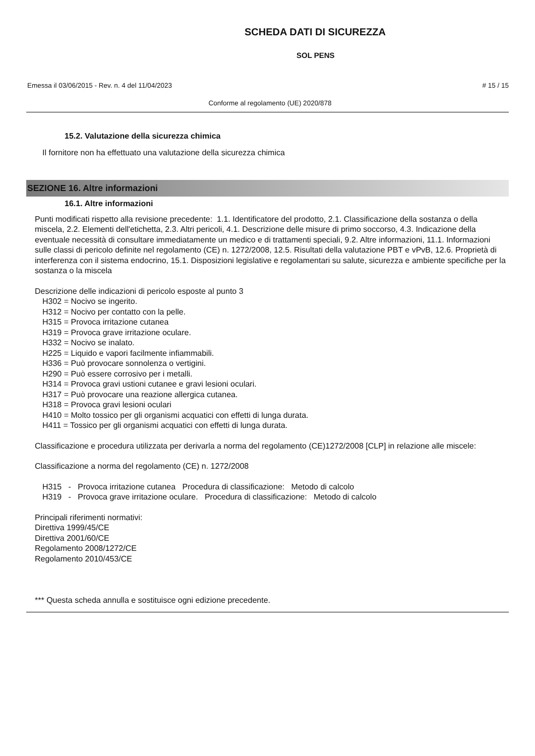SCHEDA DATI DI SICUREZZA
SOL PENS
Emessa il 03/06/2015 - Rev. n. 4 del 11/04/2023 # 15 / 15
Conforme al regolamento (UE) 2020/878
15.2. Valutazione della sicurezza chimica
Il fornitore non ha effettuato una valutazione della sicurezza chimica
SEZIONE 16. Altre informazioni
16.1. Altre informazioni
Punti modificati rispetto alla revisione precedente: 1.1. Identificatore del prodotto, 2.1. Classificazione della sostanza o della miscela, 2.2. Elementi dell'etichetta, 2.3. Altri pericoli, 4.1. Descrizione delle misure di primo soccorso, 4.3. Indicazione della eventuale necessità di consultare immediatamente un medico e di trattamenti speciali, 9.2. Altre informazioni, 11.1. Informazioni sulle classi di pericolo definite nel regolamento (CE) n. 1272/2008, 12.5. Risultati della valutazione PBT e vPvB, 12.6. Proprietà di interferenza con il sistema endocrino, 15.1. Disposizioni legislative e regolamentari su salute, sicurezza e ambiente specifiche per la sostanza o la miscela
Descrizione delle indicazioni di pericolo esposte al punto 3
H302 = Nocivo se ingerito.
H312 = Nocivo per contatto con la pelle.
H315 = Provoca irritazione cutanea
H319 = Provoca grave irritazione oculare.
H332 = Nocivo se inalato.
H225 = Liquido e vapori facilmente infiammabili.
H336 = Può provocare sonnolenza o vertigini.
H290 = Può essere corrosivo per i metalli.
H314 = Provoca gravi ustioni cutanee e gravi lesioni oculari.
H317 = Può provocare una reazione allergica cutanea.
H318 = Provoca gravi lesioni oculari
H410 = Molto tossico per gli organismi acquatici con effetti di lunga durata.
H411 = Tossico per gli organismi acquatici con effetti di lunga durata.
Classificazione e procedura utilizzata per derivarla a norma del regolamento (CE)1272/2008 [CLP] in relazione alle miscele:
Classificazione a norma del regolamento (CE) n. 1272/2008
H315 - Provoca irritazione cutanea Procedura di classificazione: Metodo di calcolo
H319 - Provoca grave irritazione oculare. Procedura di classificazione: Metodo di calcolo
Principali riferimenti normativi:
Direttiva 1999/45/CE
Direttiva 2001/60/CE
Regolamento 2008/1272/CE
Regolamento 2010/453/CE
*** Questa scheda annulla e sostituisce ogni edizione precedente.